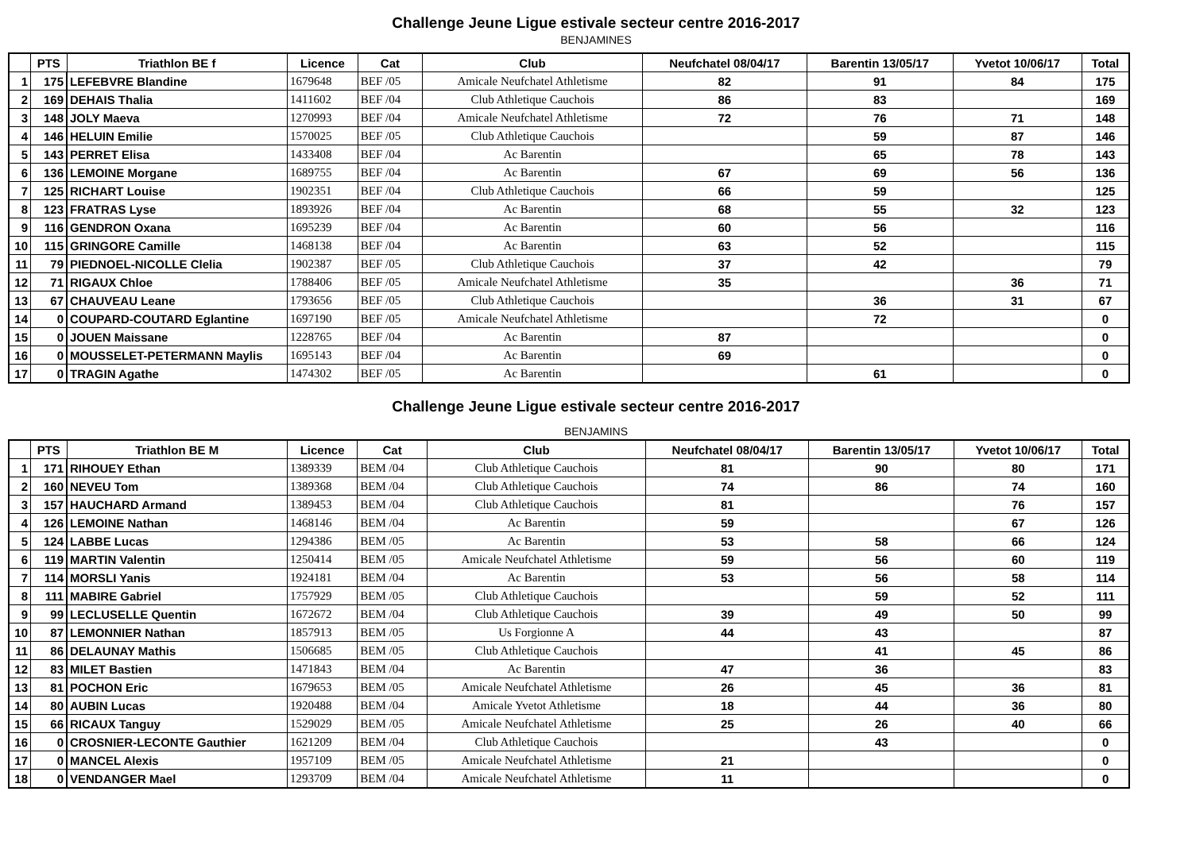Challenge Jeune Ligue estivale secteur centre 2016-2017
BENJAMINES
| | PTS | Triathlon BE f | Licence | Cat | Club | Neufchatel 08/04/17 | Barentin 13/05/17 | Yvetot 10/06/17 | Total |
| --- | --- | --- | --- | --- | --- | --- | --- | --- | --- |
| 1 | 175 | LEFEBVRE Blandine | 1679648 | BEF /05 | Amicale Neufchatel Athletisme | 82 | 91 | 84 | 175 |
| 2 | 169 | DEHAIS Thalia | 1411602 | BEF /04 | Club Athletique Cauchois | 86 | 83 | | 169 |
| 3 | 148 | JOLY Maeva | 1270993 | BEF /04 | Amicale Neufchatel Athletisme | 72 | 76 | 71 | 148 |
| 4 | 146 | HELUIN Emilie | 1570025 | BEF /05 | Club Athletique Cauchois | | 59 | 87 | 146 |
| 5 | 143 | PERRET Elisa | 1433408 | BEF /04 | Ac Barentin | | 65 | 78 | 143 |
| 6 | 136 | LEMOINE Morgane | 1689755 | BEF /04 | Ac Barentin | 67 | 69 | 56 | 136 |
| 7 | 125 | RICHART Louise | 1902351 | BEF /04 | Club Athletique Cauchois | 66 | 59 | | 125 |
| 8 | 123 | FRATRAS Lyse | 1893926 | BEF /04 | Ac Barentin | 68 | 55 | 32 | 123 |
| 9 | 116 | GENDRON Oxana | 1695239 | BEF /04 | Ac Barentin | 60 | 56 | | 116 |
| 10 | 115 | GRINGORE Camille | 1468138 | BEF /04 | Ac Barentin | 63 | 52 | | 115 |
| 11 | 79 | PIEDNOEL-NICOLLE Clelia | 1902387 | BEF /05 | Club Athletique Cauchois | 37 | 42 | | 79 |
| 12 | 71 | RIGAUX Chloe | 1788406 | BEF /05 | Amicale Neufchatel Athletisme | 35 | | 36 | 71 |
| 13 | 67 | CHAUVEAU Leane | 1793656 | BEF /05 | Club Athletique Cauchois | | 36 | 31 | 67 |
| 14 | 0 | COUPARD-COUTARD Eglantine | 1697190 | BEF /05 | Amicale Neufchatel Athletisme | | 72 | | 0 |
| 15 | 0 | JOUEN Maissane | 1228765 | BEF /04 | Ac Barentin | 87 | | | 0 |
| 16 | 0 | MOUSSELET-PETERMANN Maylis | 1695143 | BEF /04 | Ac Barentin | 69 | | | 0 |
| 17 | 0 | TRAGIN Agathe | 1474302 | BEF /05 | Ac Barentin | | 61 | | 0 |
Challenge Jeune Ligue estivale secteur centre 2016-2017
BENJAMINS
| | PTS | Triathlon BE M | Licence | Cat | Club | Neufchatel 08/04/17 | Barentin 13/05/17 | Yvetot 10/06/17 | Total |
| --- | --- | --- | --- | --- | --- | --- | --- | --- | --- |
| 1 | 171 | RIHOUEY Ethan | 1389339 | BEM /04 | Club Athletique Cauchois | 81 | 90 | 80 | 171 |
| 2 | 160 | NEVEU Tom | 1389368 | BEM /04 | Club Athletique Cauchois | 74 | 86 | 74 | 160 |
| 3 | 157 | HAUCHARD Armand | 1389453 | BEM /04 | Club Athletique Cauchois | 81 | | 76 | 157 |
| 4 | 126 | LEMOINE Nathan | 1468146 | BEM /04 | Ac Barentin | 59 | | 67 | 126 |
| 5 | 124 | LABBE Lucas | 1294386 | BEM /05 | Ac Barentin | 53 | 58 | 66 | 124 |
| 6 | 119 | MARTIN Valentin | 1250414 | BEM /05 | Amicale Neufchatel Athletisme | 59 | 56 | 60 | 119 |
| 7 | 114 | MORSLI Yanis | 1924181 | BEM /04 | Ac Barentin | 53 | 56 | 58 | 114 |
| 8 | 111 | MABIRE Gabriel | 1757929 | BEM /05 | Club Athletique Cauchois | | 59 | 52 | 111 |
| 9 | 99 | LECLUSELLE Quentin | 1672672 | BEM /04 | Club Athletique Cauchois | 39 | 49 | 50 | 99 |
| 10 | 87 | LEMONNIER Nathan | 1857913 | BEM /05 | Us Forgionne A | 44 | 43 | | 87 |
| 11 | 86 | DELAUNAY Mathis | 1506685 | BEM /05 | Club Athletique Cauchois | | 41 | 45 | 86 |
| 12 | 83 | MILET Bastien | 1471843 | BEM /04 | Ac Barentin | 47 | 36 | | 83 |
| 13 | 81 | POCHON Eric | 1679653 | BEM /05 | Amicale Neufchatel Athletisme | 26 | 45 | 36 | 81 |
| 14 | 80 | AUBIN Lucas | 1920488 | BEM /04 | Amicale Yvetot Athletisme | 18 | 44 | 36 | 80 |
| 15 | 66 | RICAUX Tanguy | 1529029 | BEM /05 | Amicale Neufchatel Athletisme | 25 | 26 | 40 | 66 |
| 16 | 0 | CROSNIER-LECONTE Gauthier | 1621209 | BEM /04 | Club Athletique Cauchois | | 43 | | 0 |
| 17 | 0 | MANCEL Alexis | 1957109 | BEM /05 | Amicale Neufchatel Athletisme | 21 | | | 0 |
| 18 | 0 | VENDANGER Mael | 1293709 | BEM /04 | Amicale Neufchatel Athletisme | 11 | | | 0 |